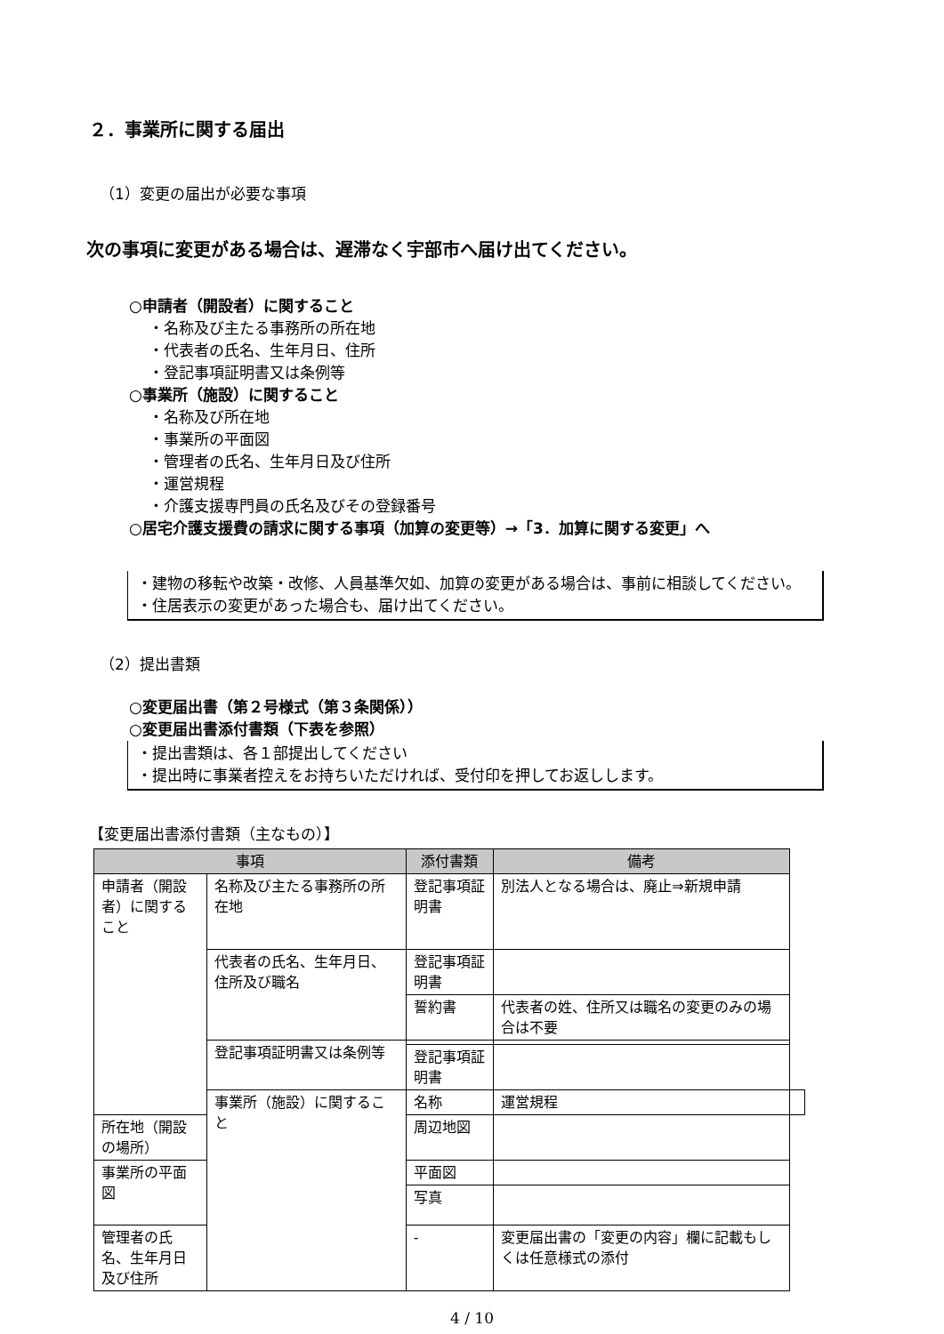２．事業所に関する届出
（1）変更の届出が必要な事項
次の事項に変更がある場合は、遅滞なく宇部市へ届け出てください。
○申請者（開設者）に関すること
・名称及び主たる事務所の所在地
・代表者の氏名、生年月日、住所
・登記事項証明書又は条例等
○事業所（施設）に関すること
・名称及び所在地
・事業所の平面図
・管理者の氏名、生年月日及び住所
・運営規程
・介護支援専門員の氏名及びその登録番号
○居宅介護支援費の請求に関する事項（加算の変更等）→「3．加算に関する変更」へ
・建物の移転や改築・改修、人員基準欠如、加算の変更がある場合は、事前に相談してください。
・住居表示の変更があった場合も、届け出てください。
（2）提出書類
○変更届出書（第２号様式（第３条関係））
○変更届出書添付書類（下表を参照）
・提出書類は、各１部提出してください
・提出時に事業者控えをお持ちいただければ、受付印を押してお返しします。
【変更届出書添付書類（主なもの）】
| 事項 | | 添付書類 | 備考 | |
| --- | --- | --- | --- | --- |
| 申請者（開設者）に関すること | 名称及び主たる事務所の所在地 | 登記事項証明書 | 別法人となる場合は、廃止⇒新規申請 | |
| | 代表者の氏名、生年月日、住所及び職名 | 登記事項証明書 | | |
| | | 誓約書 | 代表者の姓、住所又は職名の変更のみの場合は不要 | |
| | 登記事項証明書又は条例等 | | | |
| | | 登記事項証明書 | | |
| | 事業所（施設）に関すること | 名称 | 運営規程 | |
| 所在地（開設の場所） | | 周辺地図 | | |
| 事業所の平面図 | | 平面図 | | |
| | | 写真 | | |
| 管理者の氏名、生年月日及び住所 | | - | 変更届出書の「変更の内容」欄に記載もしくは任意様式の添付 | |
4 / 10